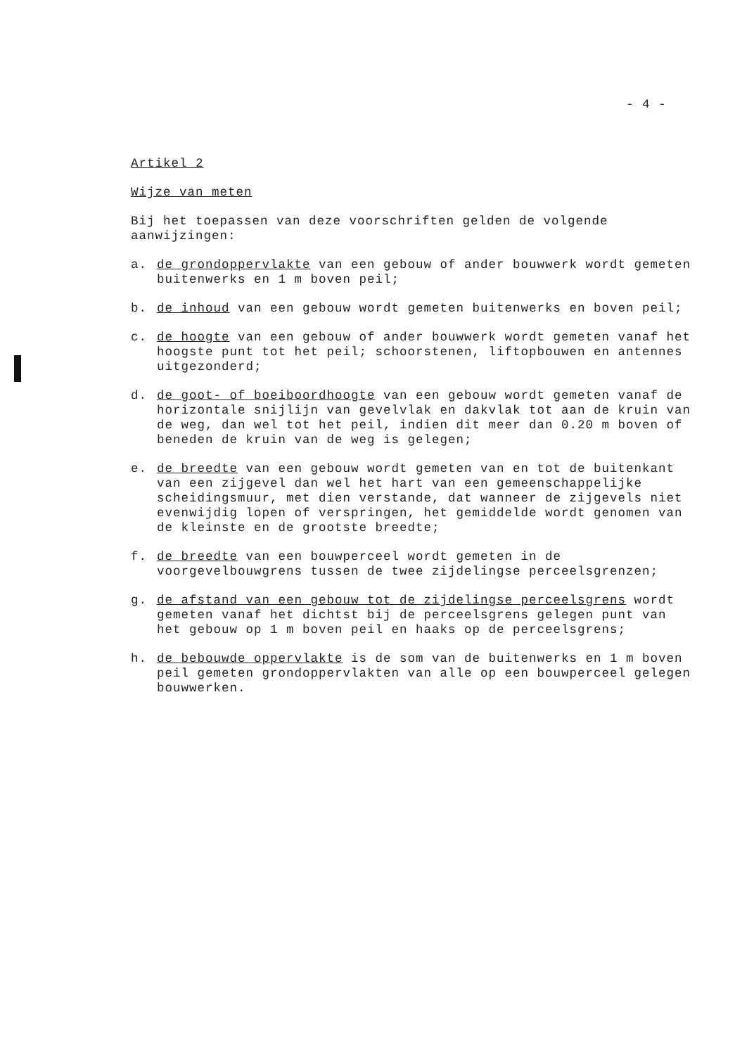- 4 -
Artikel 2
Wijze van meten
Bij het toepassen van deze voorschriften gelden de volgende aanwijzingen:
a. de grondoppervlakte van een gebouw of ander bouwwerk wordt gemeten buitenwerks en 1 m boven peil;
b. de inhoud van een gebouw wordt gemeten buitenwerks en boven peil;
c. de hoogte van een gebouw of ander bouwwerk wordt gemeten vanaf het hoogste punt tot het peil; schoorstenen, liftopbouwen en antennes uitgezonderd;
d. de goot- of boeiboordhoogte van een gebouw wordt gemeten vanaf de horizontale snijlijn van gevelvlak en dakvlak tot aan de kruin van de weg, dan wel tot het peil, indien dit meer dan 0.20 m boven of beneden de kruin van de weg is gelegen;
e. de breedte van een gebouw wordt gemeten van en tot de buitenkant van een zijgevel dan wel het hart van een gemeenschappelijke scheidingsmuur, met dien verstande, dat wanneer de zijgevels niet evenwijdig lopen of verspringen, het gemiddelde wordt genomen van de kleinste en de grootste breedte;
f. de breedte van een bouwperceel wordt gemeten in de voorgevelbouwgrens tussen de twee zijdelingse perceelsgrenzen;
g. de afstand van een gebouw tot de zijdelingse perceelsgrens wordt gemeten vanaf het dichtst bij de perceelsgrens gelegen punt van het gebouw op 1 m boven peil en haaks op de perceelsgrens;
h. de bebouwde oppervlakte is de som van de buitenwerks en 1 m boven peil gemeten grondoppervlakten van alle op een bouwperceel gelegen bouwwerken.